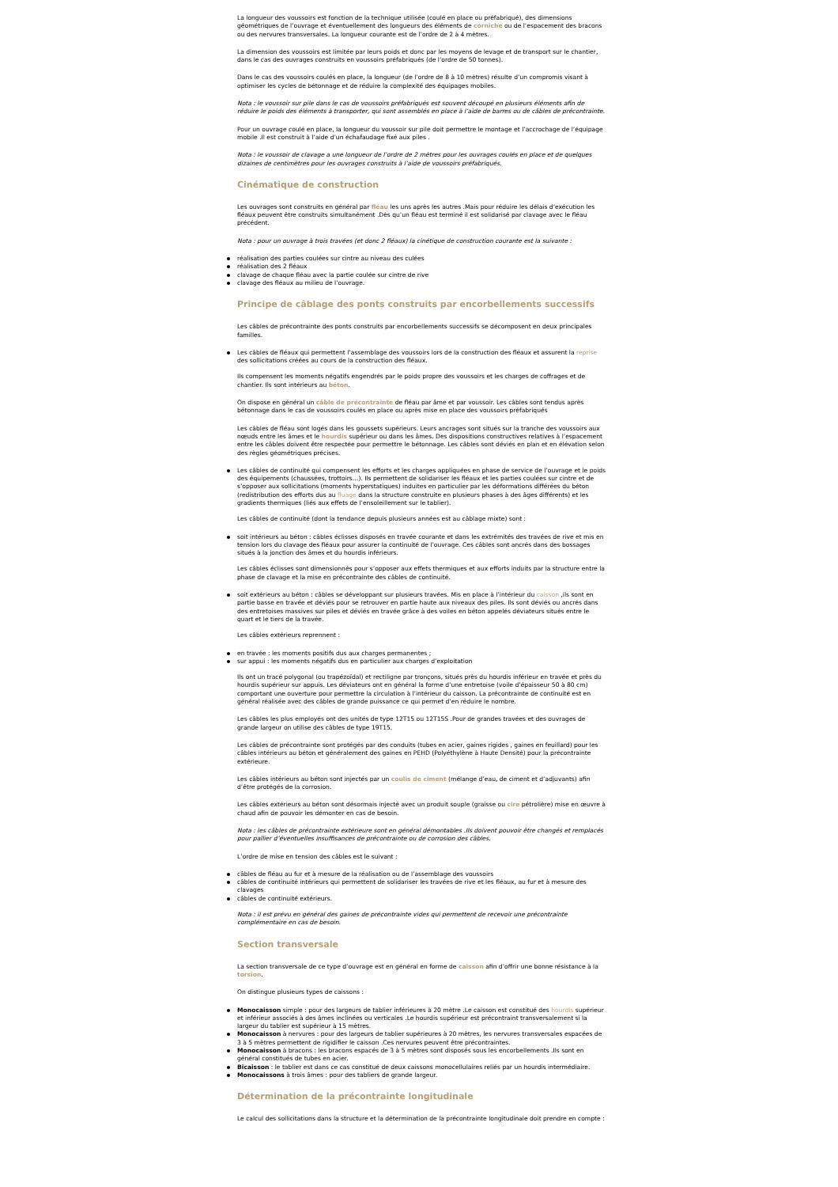La longueur des voussoirs est fonction de la technique utilisée (coulé en place ou préfabriqué), des dimensions géométriques de l’ouvrage et éventuellement des longueurs des éléments de corniche ou de l’espacement des bracons ou des nervures transversales. La longueur courante est de l’ordre de 2 à 4 mètres.
La dimension des voussoirs est limitée par leurs poids et donc par les moyens de levage et de transport sur le chantier, dans le cas des ouvrages construits en voussoirs préfabriqués (de l’ordre de 50 tonnes).
Dans le cas des voussoirs coulés en place, la longueur (de l’ordre de 8 à 10 mètres) résulte d’un compromis visant à optimiser les cycles de bétonnage et de réduire la complexité des équipages mobiles.
Nota : le voussoir sur pile dans le cas de voussoirs préfabriqués est souvent découpé en plusieurs éléments afin de réduire le poids des éléments à transporter, qui sont assemblés en place à l’aide de barres ou de câbles de précontrainte.
Pour un ouvrage coulé en place, la longueur du voussoir sur pile doit permettre le montage et l’accrochage de l’équipage mobile .Il est construit à l’aide d’un échafaudage fixé aux piles .
Nota : le voussoir de clavage a une longueur de l’ordre de 2 mètres pour les ouvrages coulés en place et de quelques dizaines de centimètres pour les ouvrages construits à l’aide de voussoirs préfabriqués.
Cinématique de construction
Les ouvrages sont construits en général par fléau les uns après les autres .Mais pour réduire les délais d’exécution les fléaux peuvent être construits simultanément .Dès qu’un fléau est terminé il est solidarisé par clavage avec le fléau précédent.
Nota : pour un ouvrage à trois travées (et donc 2 fléaux) la cinétique de construction courante est la suivante :
réalisation des parties coulées sur cintre au niveau des culées
réalisation des 2 fléaux
clavage de chaque fléau avec la partie coulée sur cintre de rive
clavage des fléaux au milieu de l’ouvrage.
Principe de câblage des ponts construits par encorbellements successifs
Les câbles de précontrainte des ponts construits par encorbellements successifs se décomposent en deux principales familles.
Les câbles de fléaux qui permettent l’assemblage des voussoirs lors de la construction des fléaux et assurent la reprise des sollicitations créées au cours de la construction des fléaux.
Ils compensent les moments négatifs engendrés par le poids propre des voussoirs et les charges de coffrages et de chantier. Ils sont intérieurs au béton.
On dispose en général un câble de précontrainte de fléau par âme et par voussoir. Les câbles sont tendus après bétonnage dans le cas de voussoirs coulés en place ou après mise en place des voussoirs préfabriqués
Les câbles de fléau sont logés dans les goussets supérieurs. Leurs ancrages sont situés sur la tranche des voussoirs aux nœuds entre les âmes et le hourdis supérieur ou dans les âmes. Des dispositions constructives relatives à l’espacement entre les câbles doivent être respectée pour permettre le bétonnage. Les câbles sont déviés en plan et en élévation selon des règles géométriques précises.
Les câbles de continuité qui compensent les efforts et les charges appliquées en phase de service de l’ouvrage et le poids des équipements (chaussées, trottoirs…). Ils permettent de solidariser les fléaux et les parties coulées sur cintre et de s’opposer aux sollicitations (moments hyperstatiques) induites en particulier par les déformations différées du béton (redistribution des efforts dus au fluage dans la structure construite en plusieurs phases à des âges différents) et les gradients thermiques (liés aux effets de l’ensoleillement sur le tablier).
Les câbles de continuité (dont la tendance depuis plusieurs années est au câblage mixte) sont :
soit intérieurs au béton : câbles éclisses disposés en travée courante et dans les extrémités des travées de rive et mis en tension lors du clavage des fléaux pour assurer la continuité de l’ouvrage. Ces câbles sont ancrés dans des bossages situés à la jonction des âmes et du hourdis inférieurs.
Les câbles éclisses sont dimensionnés pour s’opposer aux effets thermiques et aux efforts induits par la structure entre la phase de clavage et la mise en précontrainte des câbles de continuité.
soit extérieurs au béton : câbles se développant sur plusieurs travées. Mis en place à l’intérieur du caisson ,ils sont en partie basse en travée et déviés pour se retrouver en partie haute aux niveaux des piles. Ils sont déviés ou ancrés dans des entretoises massives sur piles et déviés en travée grâce à des voiles en béton appelés déviateurs situés entre le quart et le tiers de la travée.
Les câbles extérieurs reprennent :
en travée : les moments positifs dus aux charges permanentes ;
sur appui : les moments négatifs dus en particulier aux charges d’exploitation
Ils ont un tracé polygonal (ou trapézoïdal) et rectiligne par tronçons, situés près du hourdis inférieur en travée et près du hourdis supérieur sur appuis. Les déviateurs ont en général la forme d’une entretoise (voile d’épaisseur 50 à 80 cm) comportant une ouverture pour permettre la circulation à l’intérieur du caisson. La précontrainte de continuité est en général réalisée avec des câbles de grande puissance ce qui permet d’en réduire le nombre.
Les câbles les plus employés ont des unités de type 12T15 ou 12T15S .Pour de grandes travées et des ouvrages de grande largeur on utilise des câbles de type 19T15.
Les câbles de précontrainte sont protégés par des conduits (tubes en acier, gaines rigides , gaines en feuillard) pour les câbles intérieurs au béton et généralement des gaines en PEHD (Polyéthylène à Haute Densité) pour la précontrainte extérieure.
Les câbles intérieurs au béton sont injectés par un coulis de ciment (mélange d’eau, de ciment et d’adjuvants) afin d’être protégés de la corrosion.
Les câbles extérieurs au béton sont désormais injecté avec un produit souple (graisse ou cire pétrolière) mise en œuvre à chaud afin de pouvoir les démonter en cas de besoin.
Nota : les câbles de précontrainte extérieure sont en général démontables .Ils doivent pouvoir être changés et remplacés pour pallier d’éventuelles insuffisances de précontrainte ou de corrosion des câbles.
L’ordre de mise en tension des câbles est le suivant :
câbles de fléau au fur et à mesure de la réalisation ou de l’assemblage des voussoirs
câbles de continuité intérieurs qui permettent de solidariser les travées de rive et les fléaux, au fur et à mesure des clavages
câbles de continuité extérieurs.
Nota : il est prévu en général des gaines de précontrainte vides qui permettent de recevoir une précontrainte complémentaire en cas de besoin.
Section transversale
La section transversale de ce type d’ouvrage est en général en forme de caisson afin d’offrir une bonne résistance à la torsion.
On distingue plusieurs types de caissons :
Monocaisson simple : pour des largeurs de tablier inférieures à 20 mètre .Le caisson est constitué des hourdis supérieur et inférieur associés à des âmes inclinées ou verticales .Le hourdis supérieur est précontraint transversalement si la largeur du tablier est supérieur à 15 mètres.
Monocaisson à nervures : pour des largeurs de tablier supérieures à 20 mètres, les nervures transversales espacées de 3 à 5 mètres permettent de rigidifier le caisson .Ces nervures peuvent être précontraintes.
Monocaisson à bracons : les bracons espacés de 3 à 5 mètres sont disposés sous les encorbellements .Ils sont en général constitués de tubes en acier.
Bicaisson : le tablier est dans ce cas constitué de deux caissons monocellulaires reliés par un hourdis intermédiaire.
Monocaissons à trois âmes : pour des tabliers de grande largeur.
Détermination de la précontrainte longitudinale
Le calcul des sollicitations dans la structure et la détermination de la précontrainte longitudinale doit prendre en compte :